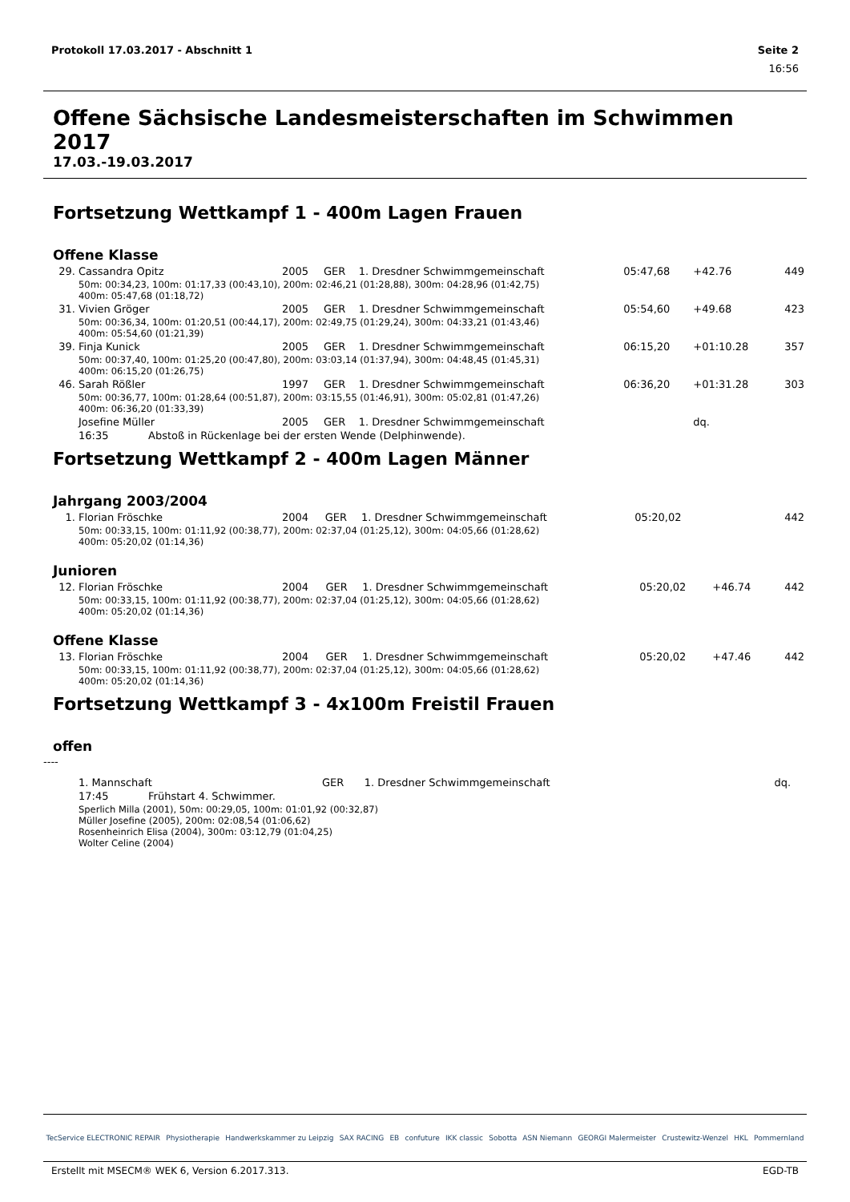Protokoll 17.03.2017 - Abschnitt 1 Seite 2
16:56
Offene Sächsische Landesmeisterschaften im Schwimmen 2017
17.03.-19.03.2017
Fortsetzung Wettkampf 1 - 400m Lagen Frauen
Offene Klasse
| 29. | Cassandra Opitz | 2005 | GER | 1. Dresdner Schwimmgemeinschaft | 05:47,68 | +42.76 | 449 |
| | 50m: 00:34,23, 100m: 01:17,33 (00:43,10), 200m: 02:46,21 (01:28,88), 300m: 04:28,96 (01:42,75) 400m: 05:47,68 (01:18,72) | | | | | | |
| 31. | Vivien Gröger | 2005 | GER | 1. Dresdner Schwimmgemeinschaft | 05:54,60 | +49.68 | 423 |
| | 50m: 00:36,34, 100m: 01:20,51 (00:44,17), 200m: 02:49,75 (01:29,24), 300m: 04:33,21 (01:43,46) 400m: 05:54,60 (01:21,39) | | | | | | |
| 39. | Finja Kunick | 2005 | GER | 1. Dresdner Schwimmgemeinschaft | 06:15,20 | +01:10.28 | 357 |
| | 50m: 00:37,40, 100m: 01:25,20 (00:47,80), 200m: 03:03,14 (01:37,94), 300m: 04:48,45 (01:45,31) 400m: 06:15,20 (01:26,75) | | | | | | |
| 46. | Sarah Rößler | 1997 | GER | 1. Dresdner Schwimmgemeinschaft | 06:36,20 | +01:31.28 | 303 |
| | 50m: 00:36,77, 100m: 01:28,64 (00:51,87), 200m: 03:15,55 (01:46,91), 300m: 05:02,81 (01:47,26) 400m: 06:36,20 (01:33,39) | | | | | | |
| | Josefine Müller | 2005 | GER | 1. Dresdner Schwimmgemeinschaft | | dq. | |
| | 16:35 Abstoß in Rückenlage bei der ersten Wende (Delphinwende). | | | | | | |
Fortsetzung Wettkampf 2 - 400m Lagen Männer
Jahrgang 2003/2004
| 1. | Florian Fröschke | 2004 | GER | 1. Dresdner Schwimmgemeinschaft | 05:20,02 | | 442 |
| | 50m: 00:33,15, 100m: 01:11,92 (00:38,77), 200m: 02:37,04 (01:25,12), 300m: 04:05,66 (01:28,62) 400m: 05:20,02 (01:14,36) | | | | | | |
Junioren
| 12. | Florian Fröschke | 2004 | GER | 1. Dresdner Schwimmgemeinschaft | 05:20,02 | +46.74 | 442 |
| | 50m: 00:33,15, 100m: 01:11,92 (00:38,77), 200m: 02:37,04 (01:25,12), 300m: 04:05,66 (01:28,62) 400m: 05:20,02 (01:14,36) | | | | | | |
Offene Klasse
| 13. | Florian Fröschke | 2004 | GER | 1. Dresdner Schwimmgemeinschaft | 05:20,02 | +47.46 | 442 |
| | 50m: 00:33,15, 100m: 01:11,92 (00:38,77), 200m: 02:37,04 (01:25,12), 300m: 04:05,66 (01:28,62) 400m: 05:20,02 (01:14,36) | | | | | | |
Fortsetzung Wettkampf 3 - 4x100m Freistil Frauen
offen
----
| | 1. Mannschaft | GER | 1. Dresdner Schwimmgemeinschaft | | dq. |
| | 17:45 Frühstart 4. Schwimmer. | | | | |
| | Sperlich Milla (2001), 50m: 00:29,05, 100m: 01:01,92 (00:32,87) Müller Josefine (2005), 200m: 02:08,54 (01:06,62) Rosenheinrich Elisa (2004), 300m: 03:12,79 (01:04,25) Wolter Celine (2004) | | | | |
TecService ELECTRONIC REPAIR Physiotherapie Handwerkskammer zu Leipzig SAX RACING EB confuture IKK classic Sobotta ASN Niemann GEORGI Malermeister Crustewitz-Wenzel HKL Pommernland
Erstellt mit MSECM® WEK 6, Version 6.2017.313. EGD-TB